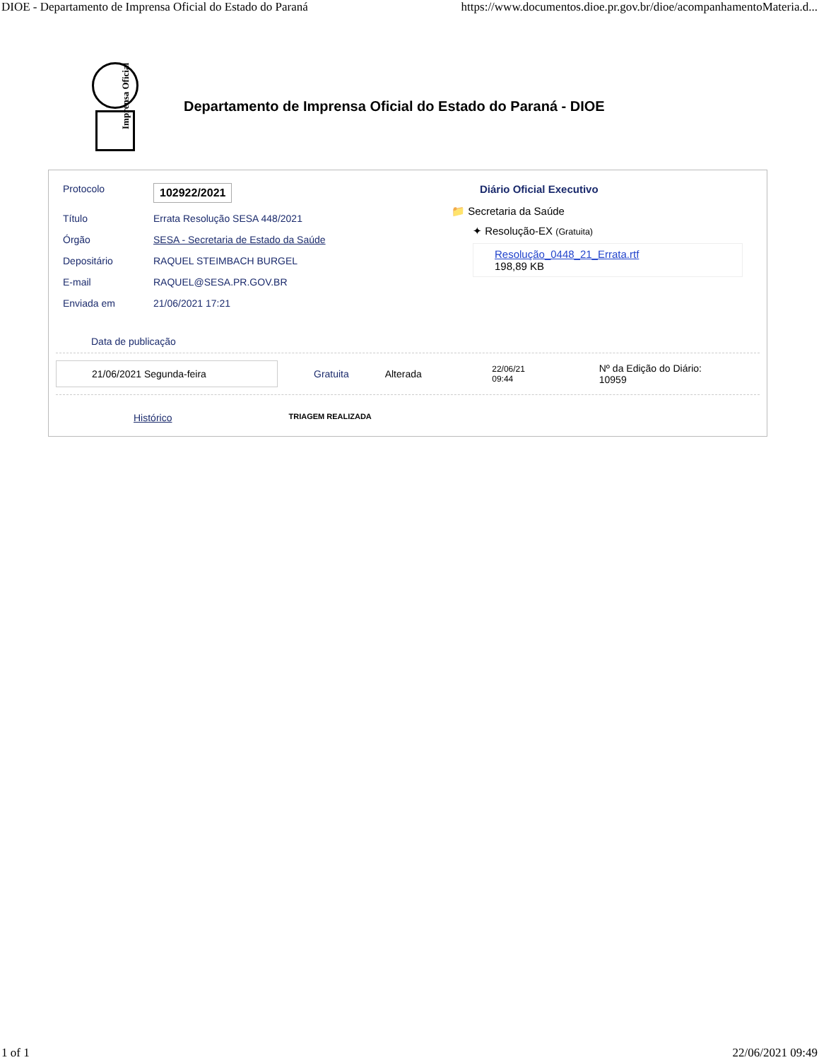DIOE - Departamento de Imprensa Oficial do Estado do Paraná https://www.documentos.dioe.pr.gov.br/dioe/acompanhamentoMateria.d...
Imprensa Oficial
Departamento de Imprensa Oficial do Estado do Paraná - DIOE
| Protocolo | 102922/2021 |
| Título | Errata Resolução SESA 448/2021 |
| Órgão | SESA - Secretaria de Estado da Saúde |
| Depositário | RAQUEL STEIMBACH BURGEL |
| E-mail | RAQUEL@SESA.PR.GOV.BR |
| Enviada em | 21/06/2021 17:21 |
Diário Oficial Executivo
📁 Secretaria da Saúde
✦ Resolução-EX (Gratuita)
Resolução_0448_21_Errata.rtf
198,89 KB
Data de publicação
21/06/2021 Segunda-feira
Gratuita Alterada
22/06/21
09:44
Nº da Edição do Diário:
10959
Histórico TRIAGEM REALIZADA
1 of 1 22/06/2021 09:49